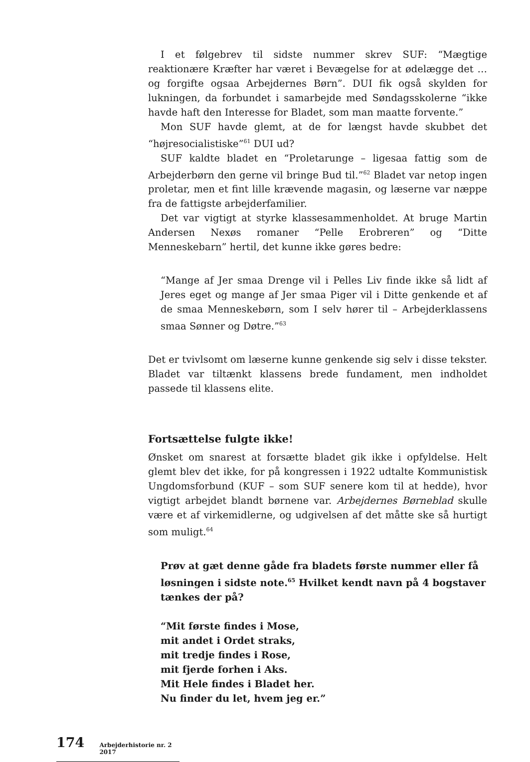I et følgebrev til sidste nummer skrev SUF: “Mægtige reaktionære Kræfter har været i Bevægelse for at ødelægge det … og forgifte ogsaa Arbejdernes Børn”. DUI fik også skylden for lukningen, da forbundet i samarbejde med Søndagsskolerne “ikke havde haft den Interesse for Bladet, som man maatte forvente.”
Mon SUF havde glemt, at de for længst havde skubbet det “højresocialistiske”<sup>61</sup> DUI ud?
SUF kaldte bladet en “Proletarunge – ligesaa fattig som de Arbejderbørn den gerne vil bringe Bud til.”<sup>62</sup> Bladet var netop ingen proletar, men et fint lille krævende magasin, og læserne var næppe fra de fattigste arbejderfamilier.
Det var vigtigt at styrke klassesammenholdet. At bruge Martin Andersen Nexøs romaner “Pelle Erobreren” og “Ditte Menneskebarn” hertil, det kunne ikke gøres bedre:
“Mange af Jer smaa Drenge vil i Pelles Liv finde ikke så lidt af Jeres eget og mange af Jer smaa Piger vil i Ditte genkende et af de smaa Menneskebørn, som I selv hører til – Arbejderklassens smaa Sønner og Døtre.”<sup>63</sup>
Det er tvivlsomt om læserne kunne genkende sig selv i disse tekster. Bladet var tiltænkt klassens brede fundament, men indholdet passede til klassens elite.
Fortsættelse fulgte ikke!
Ønsket om snarest at forsætte bladet gik ikke i opfyldelse. Helt glemt blev det ikke, for på kongressen i 1922 udtalte Kommunistisk Ungdomsforbund (KUF – som SUF senere kom til at hedde), hvor vigtigt arbejdet blandt børnene var. Arbejdernes Børneblad skulle være et af virkemidlerne, og udgivelsen af det måtte ske så hurtigt som muligt.<sup>64</sup>
Prøv at gæt denne gåde fra bladets første nummer eller få løsningen i sidste note.<sup>65</sup> Hvilket kendt navn på 4 bogstaver tænkes der på?
“Mit første findes i Mose,
mit andet i Ordet straks,
mit tredje findes i Rose,
mit fjerde forhen i Aks.
Mit Hele findes i Bladet her.
Nu finder du let, hvem jeg er.”
174 Arbejderhistorie nr. 2 2017